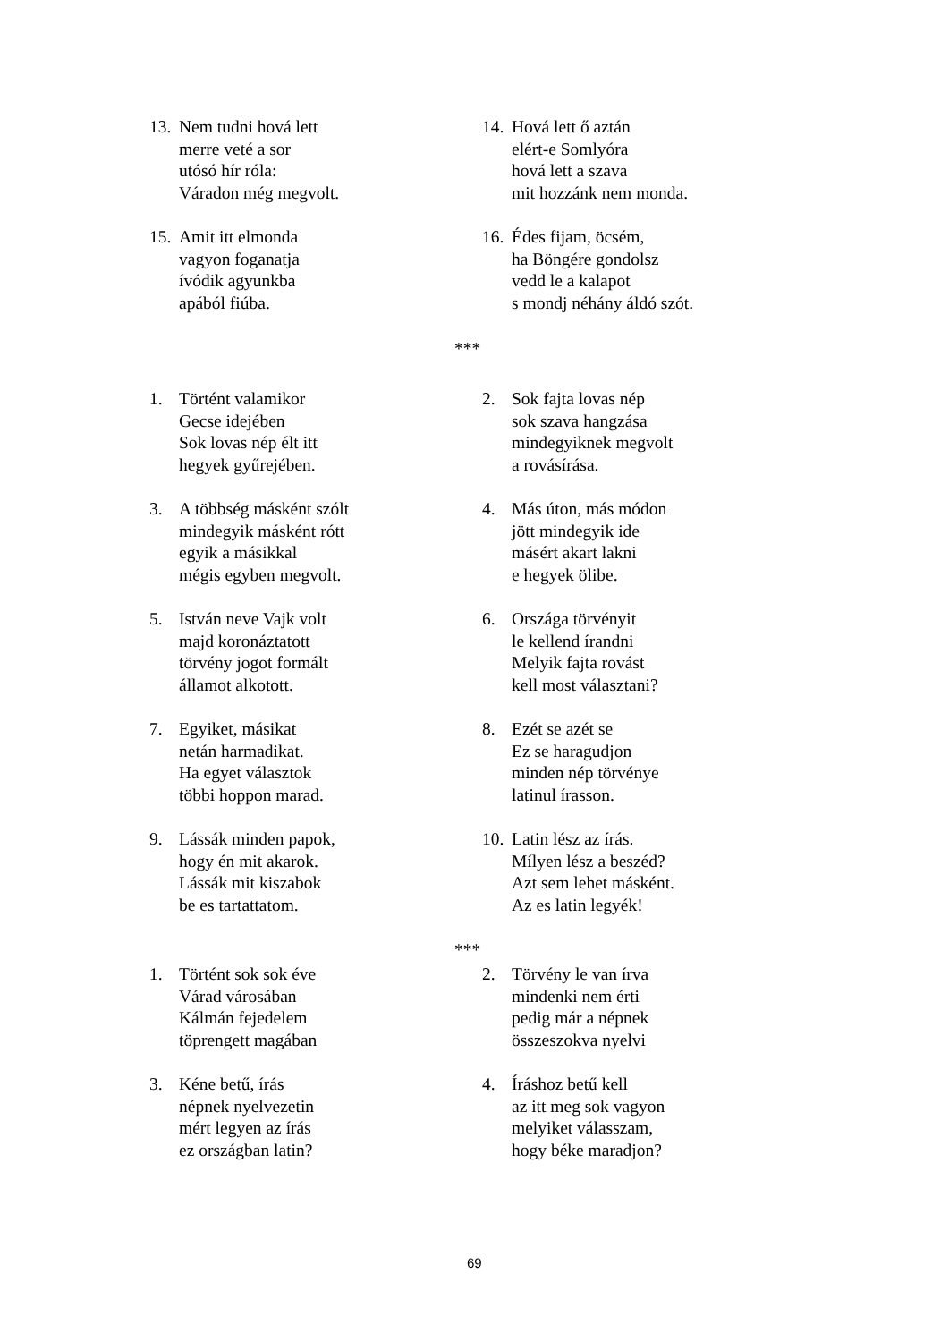13.
Nem tudni hová lett merre veté a sor utósó hír róla: Váradon még megvolt.
14.
Hová lett ő aztán elért-e Somlyóra hová lett a szava mit hozzánk nem monda.
15.
Amit itt elmonda vagyon foganatja ívódik agyunkba apából fiúba.
16.
Édes fijam, öcsém, ha Böngére gondolsz vedd le a kalapot s mondj néhány áldó szót.
***
1. Történt valamikor Gecse idejében Sok lovas nép élt itt hegyek gyűrejében.
2. Sok fajta lovas nép sok szava hangzása mindegyiknek megvolt a rovásírása.
3. A többség másként szólt mindegyik másként rótt egyik a másikkal mégis egyben megvolt.
4. Más úton, más módon jött mindegyik ide másért akart lakni e hegyek ölibe.
5. István neve Vajk volt majd koronáztatott törvény jogot formált államot alkotott.
6. Országa törvényit le kellend írandni Melyik fajta rovást kell most választani?
7. Egyiket, másikat netán harmadikat. Ha egyet választok többi hoppon marad.
8. Ezét se azét se Ez se haragudjon minden nép törvénye latinul írasson.
9. Lássák minden papok, hogy én mit akarok. Lássák mit kiszabok be es tartattatom.
10.
Latin lész az írás. Mílyen lész a beszéd? Azt sem lehet másként. Az es latin legyék!
***
1. Történt sok sok éve Várad városában Kálmán fejedelem töprengett magában
2. Törvény le van írva mindenki nem érti pedig már a népnek összeszokva nyelvi
3. Kéne betű, írás népnek nyelvezetin mért legyen az írás ez országban latin?
4. Íráshoz betű kell az itt meg sok vagyon melyiket válasszam, hogy béke maradjon?
69